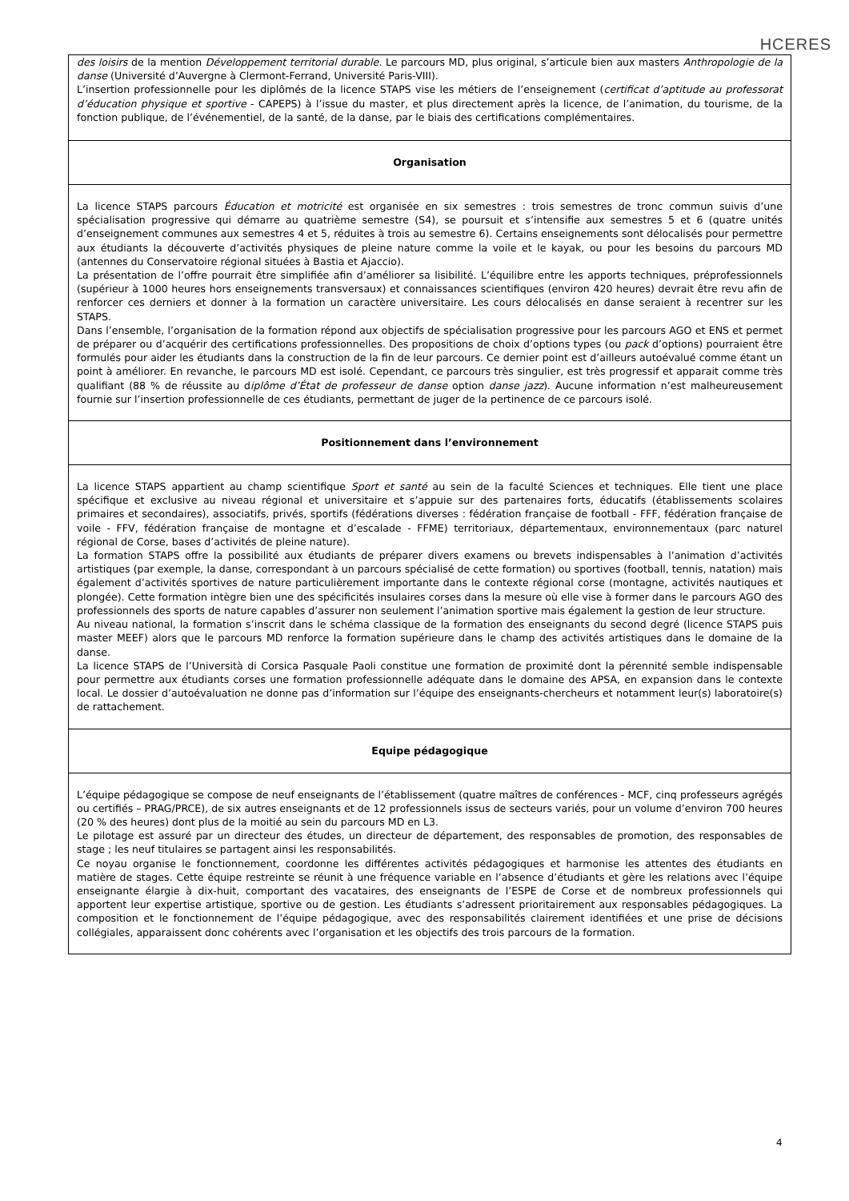HCERES
| des loisirs de la mention Développement territorial durable . Le parcours MD, plus original, s’articule bien aux masters Anthropologie de la danse (Université d’Auvergne à Clermont-Ferrand, Université Paris-VIII). L’insertion professionnelle pour les diplômés de la licence STAPS vise les métiers de l’enseignement ( certificat d’aptitude au professorat d’éducation physique et sportive - CAPEPS) à l’issue du master, et plus directement après la licence, de l’animation, du tourisme, de la fonction publique, de l’événementiel, de la santé, de la danse, par le biais des certifications complémentaires. |
| Organisation |
| La licence STAPS parcours Éducation et motricité est organisée en six semestres : trois semestres de tronc commun suivis d’une spécialisation progressive qui démarre au quatrième semestre (S4), se poursuit et s’intensifie aux semestres 5 et 6 (quatre unités d’enseignement communes aux semestres 4 et 5, réduites à trois au semestre 6). Certains enseignements sont délocalisés pour permettre aux étudiants la découverte d’activités physiques de pleine nature comme la voile et le kayak, ou pour les besoins du parcours MD (antennes du Conservatoire régional situées à Bastia et Ajaccio). La présentation de l’offre pourrait être simplifiée afin d’améliorer sa lisibilité. L’équilibre entre les apports techniques, préprofessionnels (supérieur à 1000 heures hors enseignements transversaux) et connaissances scientifiques (environ 420 heures) devrait être revu afin de renforcer ces derniers et donner à la formation un caractère universitaire. Les cours délocalisés en danse seraient à recentrer sur les STAPS. Dans l’ensemble, l’organisation de la formation répond aux objectifs de spécialisation progressive pour les parcours AGO et ENS et permet de préparer ou d’acquérir des certifications professionnelles. Des propositions de choix d’options types (ou pack d’options) pourraient être formulés pour aider les étudiants dans la construction de la fin de leur parcours. Ce dernier point est d’ailleurs autoévalué comme étant un point à améliorer. En revanche, le parcours MD est isolé. Cependant, ce parcours très singulier, est très progressif et apparait comme très qualifiant (88 % de réussite au d iplôme d’État de professeur de danse option danse jazz ). Aucune information n’est malheureusement fournie sur l’insertion professionnelle de ces étudiants, permettant de juger de la pertinence de ce parcours isolé. |
| Positionnement dans l’environnement |
| La licence STAPS appartient au champ scientifique Sport et santé au sein de la faculté Sciences et techniques. Elle tient une place spécifique et exclusive au niveau régional et universitaire et s’appuie sur des partenaires forts, éducatifs (établissements scolaires primaires et secondaires), associatifs, privés, sportifs (fédérations diverses : fédération française de football - FFF, fédération française de voile - FFV, fédération française de montagne et d’escalade - FFME) territoriaux, départementaux, environnementaux (parc naturel régional de Corse, bases d’activités de pleine nature). La formation STAPS offre la possibilité aux étudiants de préparer divers examens ou brevets indispensables à l’animation d’activités artistiques (par exemple, la danse, correspondant à un parcours spécialisé de cette formation) ou sportives (football, tennis, natation) mais également d’activités sportives de nature particulièrement importante dans le contexte régional corse (montagne, activités nautiques et plongée). Cette formation intègre bien une des spécificités insulaires corses dans la mesure où elle vise à former dans le parcours AGO des professionnels des sports de nature capables d’assurer non seulement l’animation sportive mais également la gestion de leur structure. Au niveau national, la formation s’inscrit dans le schéma classique de la formation des enseignants du second degré (licence STAPS puis master MEEF) alors que le parcours MD renforce la formation supérieure dans le champ des activités artistiques dans le domaine de la danse. La licence STAPS de l’Università di Corsica Pasquale Paoli constitue une formation de proximité dont la pérennité semble indispensable pour permettre aux étudiants corses une formation professionnelle adéquate dans le domaine des APSA, en expansion dans le contexte local. Le dossier d’autoévaluation ne donne pas d’information sur l’équipe des enseignants-chercheurs et notamment leur(s) laboratoire(s) de rattachement. |
| Equipe pédagogique |
| L’équipe pédagogique se compose de neuf enseignants de l’établissement (quatre maîtres de conférences - MCF, cinq professeurs agrégés ou certifiés – PRAG/PRCE), de six autres enseignants et de 12 professionnels issus de secteurs variés, pour un volume d’environ 700 heures (20 % des heures) dont plus de la moitié au sein du parcours MD en L3. Le pilotage est assuré par un directeur des études, un directeur de département, des responsables de promotion, des responsables de stage ; les neuf titulaires se partagent ainsi les responsabilités. Ce noyau organise le fonctionnement, coordonne les différentes activités pédagogiques et harmonise les attentes des étudiants en matière de stages. Cette équipe restreinte se réunit à une fréquence variable en l’absence d’étudiants et gère les relations avec l’équipe enseignante élargie à dix-huit, comportant des vacataires, des enseignants de l’ESPE de Corse et de nombreux professionnels qui apportent leur expertise artistique, sportive ou de gestion. Les étudiants s’adressent prioritairement aux responsables pédagogiques. La composition et le fonctionnement de l’équipe pédagogique, avec des responsabilités clairement identifiées et une prise de décisions collégiales, apparaissent donc cohérents avec l’organisation et les objectifs des trois parcours de la formation. |
4